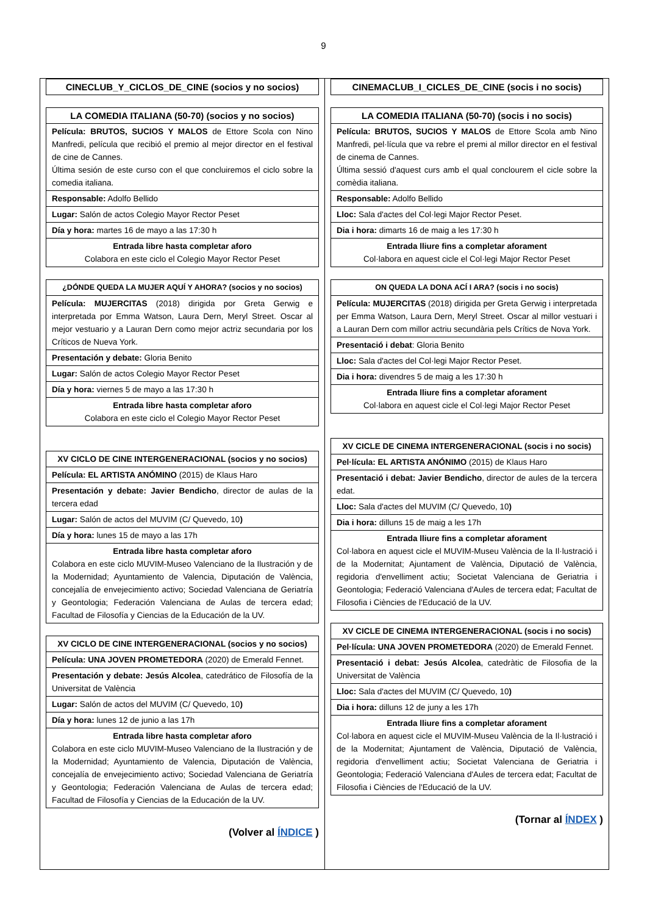9
| CINECLUB_Y_CICLOS_DE_CINE (socios y no socios) |
| --- |
| LA COMEDIA ITALIANA (50-70) (socios y no socios) |
| --- |
| Película: BRUTOS, SUCIOS Y MALOS de Ettore Scola con Nino Manfredi, película que recibió el premio al mejor director en el festival de cine de Cannes. Última sesión de este curso con el que concluiremos el ciclo sobre la comedia italiana. |
| Responsable: Adolfo Bellido |
| Lugar: Salón de actos Colegio Mayor Rector Peset |
| Día y hora: martes 16 de mayo a las 17:30 h |
| Entrada libre hasta completar aforo Colabora en este ciclo el Colegio Mayor Rector Peset |
| ¿DÓNDE QUEDA LA MUJER AQUÍ Y AHORA? (socios y no socios) |
| --- |
| Película: MUJERCITAS (2018) dirigida por Greta Gerwig e interpretada por Emma Watson, Laura Dern, Meryl Street. Oscar al mejor vestuario y a Lauran Dern como mejor actriz secundaria por los Críticos de Nueva York. |
| Presentación y debate: Gloria Benito |
| Lugar: Salón de actos Colegio Mayor Rector Peset |
| Día y hora: viernes 5 de mayo a las 17:30 h |
| Entrada libre hasta completar aforo Colabora en este ciclo el Colegio Mayor Rector Peset |
| XV CICLO DE CINE INTERGENERACIONAL (socios y no socios) |
| --- |
| Película: EL ARTISTA ANÓMINO (2015) de Klaus Haro |
| Presentación y debate: Javier Bendicho , director de aulas de la tercera edad |
| Lugar: Salón de actos del MUVIM (C/ Quevedo, 10 ) |
| Día y hora: lunes 15 de mayo a las 17h |
| Entrada libre hasta completar aforo Colabora en este ciclo MUVIM-Museo Valenciano de la Ilustración y de la Modernidad; Ayuntamiento de Valencia, Diputación de València, concejalía de envejecimiento activo; Sociedad Valenciana de Geriatría y Geontologia; Federación Valenciana de Aulas de tercera edad; Facultad de Filosofía y Ciencias de la Educación de la UV. |
| XV CICLO DE CINE INTERGENERACIONAL (socios y no socios) |
| --- |
| Película: UNA JOVEN PROMETEDORA (2020) de Emerald Fennet. |
| Presentación y debate: Jesús Alcolea , catedrático de Filosofía de la Universitat de València |
| Lugar: Salón de actos del MUVIM (C/ Quevedo, 10 ) |
| Día y hora: lunes 12 de junio a las 17h |
| Entrada libre hasta completar aforo Colabora en este ciclo MUVIM-Museo Valenciano de la Ilustración y de la Modernidad; Ayuntamiento de Valencia, Diputación de València, concejalía de envejecimiento activo; Sociedad Valenciana de Geriatría y Geontologia; Federación Valenciana de Aulas de tercera edad; Facultad de Filosofía y Ciencias de la Educación de la UV. |
(Volver al ÍNDICE )
| CINEMACLUB_I_CICLES_DE_CINE (socis i no socis) |
| --- |
| LA COMEDIA ITALIANA (50-70) (socis i no socis) |
| --- |
| Película: BRUTOS, SUCIOS Y MALOS de Ettore Scola amb Nino Manfredi, pel·lícula que va rebre el premi al millor director en el festival de cinema de Cannes. Última sessió d'aquest curs amb el qual conclourem el cicle sobre la comèdia italiana. |
| Responsable: Adolfo Bellido |
| Lloc: Sala d'actes del Col·legi Major Rector Peset. |
| Dia i hora: dimarts 16 de maig a les 17:30 h |
| Entrada lliure fins a completar aforament Col·labora en aquest cicle el Col·legi Major Rector Peset |
| ON QUEDA LA DONA ACÍ I ARA? (socis i no socis) |
| --- |
| Película: MUJERCITAS (2018) dirigida per Greta Gerwig i interpretada per Emma Watson, Laura Dern, Meryl Street. Oscar al millor vestuari i a Lauran Dern com millor actriu secundària pels Crítics de Nova York. |
| Presentació i debat : Gloria Benito |
| Lloc: Sala d'actes del Col·legi Major Rector Peset. |
| Dia i hora: divendres 5 de maig a les 17:30 h |
| Entrada lliure fins a completar aforament Col·labora en aquest cicle el Col·legi Major Rector Peset |
| XV CICLE DE CINEMA INTERGENERACIONAL (socis i no socis) |
| --- |
| Pel·lícula: EL ARTISTA ANÓNIMO (2015) de Klaus Haro |
| Presentació i debat: Javier Bendicho , director de aules de la tercera edat. |
| Lloc: Sala d'actes del MUVIM (C/ Quevedo, 10 ) |
| Dia i hora: dilluns 15 de maig a les 17h |
| Entrada lliure fins a completar aforament Col·labora en aquest cicle el MUVIM-Museu València de la Il·lustració i de la Modernitat; Ajuntament de València, Diputació de València, regidoria d'envelliment actiu; Societat Valenciana de Geriatria i Geontologia; Federació Valenciana d'Aules de tercera edat; Facultat de Filosofia i Ciències de l'Educació de la UV. |
| XV CICLE DE CINEMA INTERGENERACIONAL (socis i no socis) |
| --- |
| Pel·lícula: UNA JOVEN PROMETEDORA (2020) de Emerald Fennet. |
| Presentació i debat: Jesús Alcolea , catedràtic de Filosofia de la Universitat de València |
| Lloc: Sala d'actes del MUVIM (C/ Quevedo, 10 ) |
| Dia i hora: dilluns 12 de juny a les 17h |
| Entrada lliure fins a completar aforament Col·labora en aquest cicle el MUVIM-Museu València de la Il·lustració i de la Modernitat; Ajuntament de València, Diputació de València, regidoria d'envelliment actiu; Societat Valenciana de Geriatria i Geontologia; Federació Valenciana d'Aules de tercera edat; Facultat de Filosofia i Ciències de l'Educació de la UV. |
(Tornar al ÍNDEX )